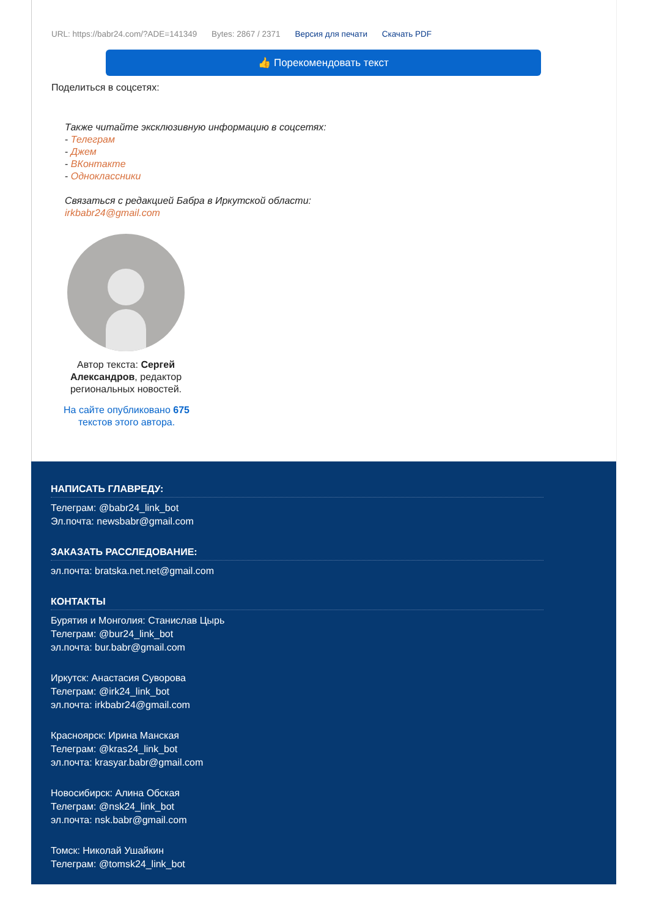URL: https://babr24.com/?ADE=141349 Bytes: 2867 / 2371 Версия для печати Скачать PDF
👍 Порекомендовать текст
Поделиться в соцсетях:
Также читайте эксклюзивную информацию в соцсетях:
- Телеграм
- Джем
- ВКонтакте
- Одноклассники
Связаться с редакцией Бабра в Иркутской области:
irkbabr24@gmail.com
Автор текста: Сергей Александров, редактор региональных новостей.
На сайте опубликовано 675 текстов этого автора.
НАПИСАТЬ ГЛАВРЕДУ:
Телеграм: @babr24_link_bot
Эл.почта: newsbabr@gmail.com
ЗАКАЗАТЬ РАССЛЕДОВАНИЕ:
эл.почта: bratska.net.net@gmail.com
КОНТАКТЫ
Бурятия и Монголия: Станислав Цырь
Телеграм: @bur24_link_bot
эл.почта: bur.babr@gmail.com
Иркутск: Анастасия Суворова
Телеграм: @irk24_link_bot
эл.почта: irkbabr24@gmail.com
Красноярск: Ирина Манская
Телеграм: @kras24_link_bot
эл.почта: krasyar.babr@gmail.com
Новосибирск: Алина Обская
Телеграм: @nsk24_link_bot
эл.почта: nsk.babr@gmail.com
Томск: Николай Ушайкин
Телеграм: @tomsk24_link_bot